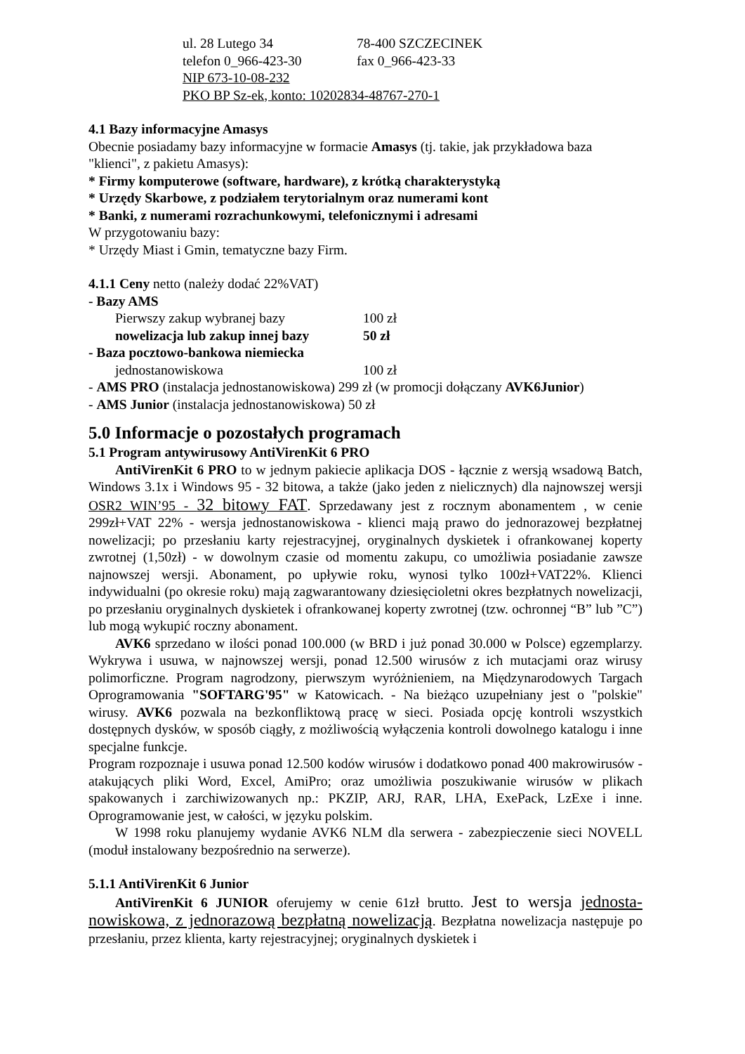ul. 28 Lutego 34 78-400 SZCZECINEK
telefon 0_966-423-30 fax 0_966-423-33
NIP 673-10-08-232
PKO BP Sz-ek, konto: 10202834-48767-270-1
4.1 Bazy informacyjne Amasys
Obecnie posiadamy bazy informacyjne w formacie Amasys (tj. takie, jak przykładowa baza "klienci", z pakietu Amasys):
* Firmy komputerowe (software, hardware), z krótką charakterystyką
* Urzędy Skarbowe, z podziałem terytorialnym oraz numerami kont
* Banki, z numerami rozrachunkowymi, telefonicznymi i adresami
W przygotowaniu bazy:
* Urzędy Miast i Gmin, tematyczne bazy Firm.
4.1.1 Ceny netto (należy dodać 22%VAT)
- Bazy AMS
Pierwszy zakup wybranej bazy 100 zł
nowelizacja lub zakup innej bazy 50 zł
- Baza pocztowo-bankowa niemiecka
jednostanowiskowa 100 zł
- AMS PRO (instalacja jednostanowiskowa) 299 zł (w promocji dołączany AVK6Junior)
- AMS Junior (instalacja jednostanowiskowa) 50 zł
5.0 Informacje o pozostałych programach
5.1 Program antywirusowy AntiVirenKit 6 PRO
AntiVirenKit 6 PRO to w jednym pakiecie aplikacja DOS - łącznie z wersją wsadową Batch, Windows 3.1x i Windows 95 - 32 bitowa, a także (jako jeden z nielicznych) dla najnowszej wersji OSR2 WIN’95 - 32 bitowy FAT. Sprzedawany jest z rocznym abonamentem , w cenie 299zł+VAT 22% - wersja jednostanowiskowa - klienci mają prawo do jednorazowej bezpłatnej nowelizacji; po przesłaniu karty rejestracyjnej, oryginalnych dyskietek i ofrankowanej koperty zwrotnej (1,50zł) - w dowolnym czasie od momentu zakupu, co umożliwia posiadanie zawsze najnowszej wersji. Abonament, po upływie roku, wynosi tylko 100zł+VAT22%. Klienci indywidualni (po okresie roku) mają zagwarantowany dziesięcioletni okres bezpłatnych nowelizacji, po przesłaniu oryginalnych dyskietek i ofrankowanej koperty zwrotnej (tzw. ochronnej “B” lub ”C”) lub mogą wykupić roczny abonament.
AVK6 sprzedano w ilości ponad 100.000 (w BRD i już ponad 30.000 w Polsce) egzemplarzy. Wykrywa i usuwa, w najnowszej wersji, ponad 12.500 wirusów z ich mutacjami oraz wirusy polimorficzne. Program nagrodzony, pierwszym wyróżnieniem, na Międzynarodowych Targach Oprogramowania "SOFTARG'95" w Katowicach. - Na bieżąco uzupełniany jest o "polskie" wirusy. AVK6 pozwala na bezkonfliktową pracę w sieci. Posiada opcję kontroli wszystkich dostępnych dysków, w sposób ciągły, z możliwością wyłączenia kontroli dowolnego katalogu i inne specjalne funkcje.
Program rozpoznaje i usuwa ponad 12.500 kodów wirusów i dodatkowo ponad 400 makrowirusów - atakujących pliki Word, Excel, AmiPro; oraz umożliwia poszukiwanie wirusów w plikach spakowanych i zarchiwizowanych np.: PKZIP, ARJ, RAR, LHA, ExePack, LzExe i inne. Oprogramowanie jest, w całości, w języku polskim.
W 1998 roku planujemy wydanie AVK6 NLM dla serwera - zabezpieczenie sieci NOVELL (moduł instalowany bezpośrednio na serwerze).
5.1.1 AntiVirenKit 6 Junior
AntiVirenKit 6 JUNIOR oferujemy w cenie 61zł brutto. Jest to wersja jednosta-nowiskowa, z jednorazową bezpłatną nowelizacją. Bezpłatna nowelizacja następuje po przesłaniu, przez klienta, karty rejestracyjnej; oryginalnych dyskietek i